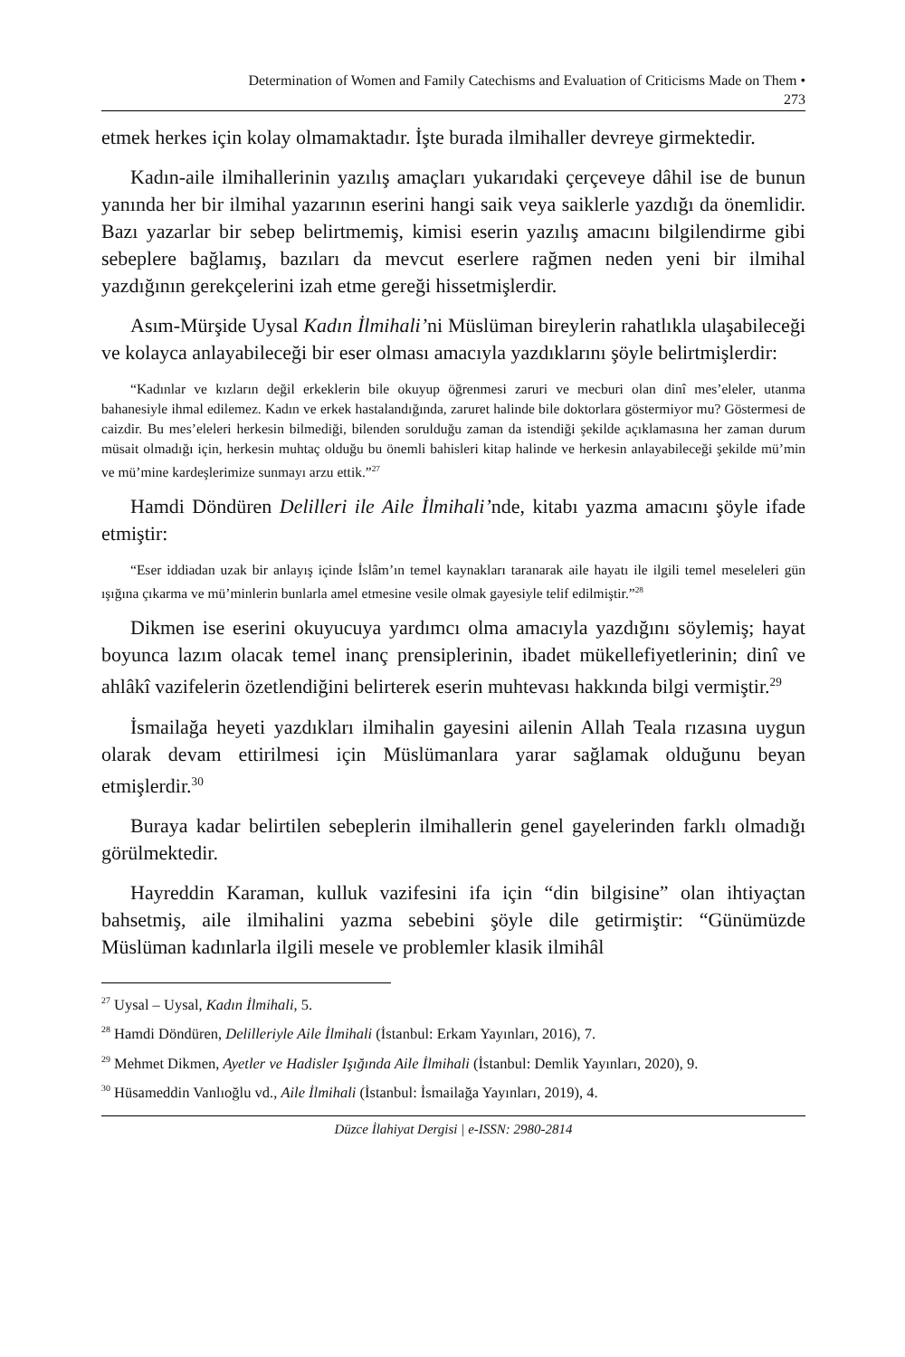Determination of Women and Family Catechisms and Evaluation of Criticisms Made on Them •
273
etmek herkes için kolay olmamaktadır. İşte burada ilmihaller devreye girmektedir.
Kadın-aile ilmihallerinin yazılış amaçları yukarıdaki çerçeveye dâhil ise de bunun yanında her bir ilmihal yazarının eserini hangi saik veya saiklerle yazdığı da önemlidir. Bazı yazarlar bir sebep belirtmemiş, kimisi eserin yazılış amacını bilgilendirme gibi sebeplere bağlamış, bazıları da mevcut eserlere rağmen neden yeni bir ilmihal yazdığının gerekçelerini izah etme gereği hissetmişlerdir.
Asım-Mürşide Uysal Kadın İlmihali’ni Müslüman bireylerin rahatlıkla ulaşabileceği ve kolayca anlayabileceği bir eser olması amacıyla yazdıklarını şöyle belirtmişlerdir:
“Kadınlar ve kızların değil erkeklerin bile okuyup öğrenmesi zaruri ve mecburi olan dinî mes’eleler, utanma bahanesiyle ihmal edilemez. Kadın ve erkek hastalandığında, zaruret halinde bile doktorlara göstermiyor mu? Göstermesi de caizdir. Bu mes’eleleri herkesin bilmediği, bilenden sorulduğu zaman da istendiği şekilde açıklamasına her zaman durum müsait olmadığı için, herkesin muhtaç olduğu bu önemli bahisleri kitap halinde ve herkesin anlayabileceği şekilde mü’min ve mü’mine kardeşlerimize sunmayı arzu ettik.”<sup>27</sup>
Hamdi Döndüren Delilleri ile Aile İlmihali’nde, kitabı yazma amacını şöyle ifade etmiştir:
“Eser iddiadan uzak bir anlayış içinde İslâm’ın temel kaynakları taranarak aile hayatı ile ilgili temel meseleleri gün ışığına çıkarma ve mü’minlerin bunlarla amel etmesine vesile olmak gayesiyle telif edilmiştir.”<sup>28</sup>
Dikmen ise eserini okuyucuya yardımcı olma amacıyla yazdığını söylemiş; hayat boyunca lazım olacak temel inanç prensiplerinin, ibadet mükellefiyetlerinin; dinî ve ahlâkî vazifelerin özetlendiğini belirterek eserin muhtevası hakkında bilgi vermiştir.<sup>29</sup>
İsmailağa heyeti yazdıkları ilmihalin gayesini ailenin Allah Teala rızasına uygun olarak devam ettirilmesi için Müslümanlara yarar sağlamak olduğunu beyan etmişlerdir.<sup>30</sup>
Buraya kadar belirtilen sebeplerin ilmihallerin genel gayelerinden farklı olmadığı görülmektedir.
Hayreddin Karaman, kulluk vazifesini ifa için “din bilgisine” olan ihtiyaçtan bahsetmiş, aile ilmihalini yazma sebebini şöyle dile getirmiştir: “Günümüzde Müslüman kadınlarla ilgili mesele ve problemler klasik ilmihâl
<sup>27</sup> Uysal – Uysal, Kadın İlmihali, 5.
<sup>28</sup> Hamdi Döndüren, Delilleriyle Aile İlmihali (İstanbul: Erkam Yayınları, 2016), 7.
<sup>29</sup> Mehmet Dikmen, Ayetler ve Hadisler Işığında Aile İlmihali (İstanbul: Demlik Yayınları, 2020), 9.
<sup>30</sup> Hüsameddin Vanlıoğlu vd., Aile İlmihali (İstanbul: İsmailağa Yayınları, 2019), 4.
Düzce İlahiyat Dergisi | e-ISSN: 2980-2814